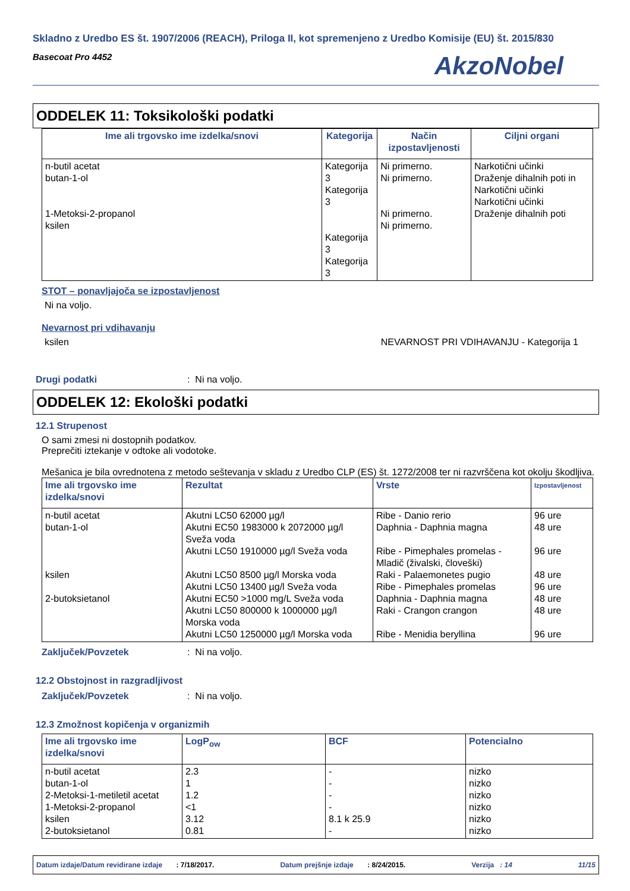Skladno z Uredbo ES št. 1907/2006 (REACH), Priloga II, kot spremenjeno z Uredbo Komisije (EU) št. 2015/830
Basecoat Pro 4452 AkzoNobel
ODDELEK 11: Toksikološki podatki
| Ime ali trgovsko ime izdelka/snovi | Kategorija | Način izpostavljenosti | Ciljni organi |
| --- | --- | --- | --- |
| n-butil acetat butan-1-ol 1-Metoksi-2-propanol ksilen | Kategorija 3 Kategorija 3 Kategorija 3 Kategorija 3 | Ni primerno. Ni primerno. Ni primerno. Ni primerno. | Narkotični učinki Draženje dihalnih poti in Narkotični učinki Narkotični učinki Draženje dihalnih poti |
STOT – ponavljajoča se izpostavljenost
Ni na voljo.
Nevarnost pri vdihavanju
ksilen NEVARNOST PRI VDIHAVANJU - Kategorija 1
Drugi podatki: Ni na voljo.
ODDELEK 12: Ekološki podatki
12.1 Strupenost
O sami zmesi ni dostopnih podatkov.
Preprečiti iztekanje v odtoke ali vodotoke.
Mešanica je bila ovrednotena z metodo seštevanja v skladu z Uredbo CLP (ES) št. 1272/2008 ter ni razvrščena kot okolju škodljiva.
| Ime ali trgovsko ime izdelka/snovi | Rezultat | Vrste | Izpostavljenost |
| --- | --- | --- | --- |
| n-butil acetat butan-1-ol ksilen 2-butoksietanol | Akutni LC50 62000 µg/l Akutni EC50 1983000 k 2072000 µg/l Sveža voda Akutni LC50 1910000 µg/l Sveža voda Akutni LC50 8500 µg/l Morska voda Akutni LC50 13400 µg/l Sveža voda Akutni EC50 >1000 mg/L Sveža voda Akutni LC50 800000 k 1000000 µg/l Morska voda Akutni LC50 1250000 µg/l Morska voda | Ribe - Danio rerio Daphnia - Daphnia magna Ribe - Pimephales promelas - Mladič (živalski, človeški) Raki - Palaemonetes pugio Ribe - Pimephales promelas Daphnia - Daphnia magna Raki - Crangon crangon Ribe - Menidia beryllina | 96 ure 48 ure 96 ure 48 ure 96 ure 48 ure 48 ure 96 ure |
Zaključek/Povzetek: Ni na voljo.
12.2 Obstojnost in razgradljivost
Zaključek/Povzetek: Ni na voljo.
12.3 Zmožnost kopičenja v organizmih
| Ime ali trgovsko ime izdelka/snovi | LogP<sub>ow</sub> | BCF | Potencialno |
| --- | --- | --- | --- |
| n-butil acetat butan-1-ol 2-Metoksi-1-metiletil acetat 1-Metoksi-2-propanol ksilen 2-butoksietanol | 2.3 1 1.2 <1 3.12 0.81 | - - - - 8.1 k 25.9 - | nizko nizko nizko nizko nizko nizko |
Datum izdaje/Datum revidirane izdaje : 7/18/2017. Datum prejšnje izdaje : 8/24/2015. Verzija : 14 11/15